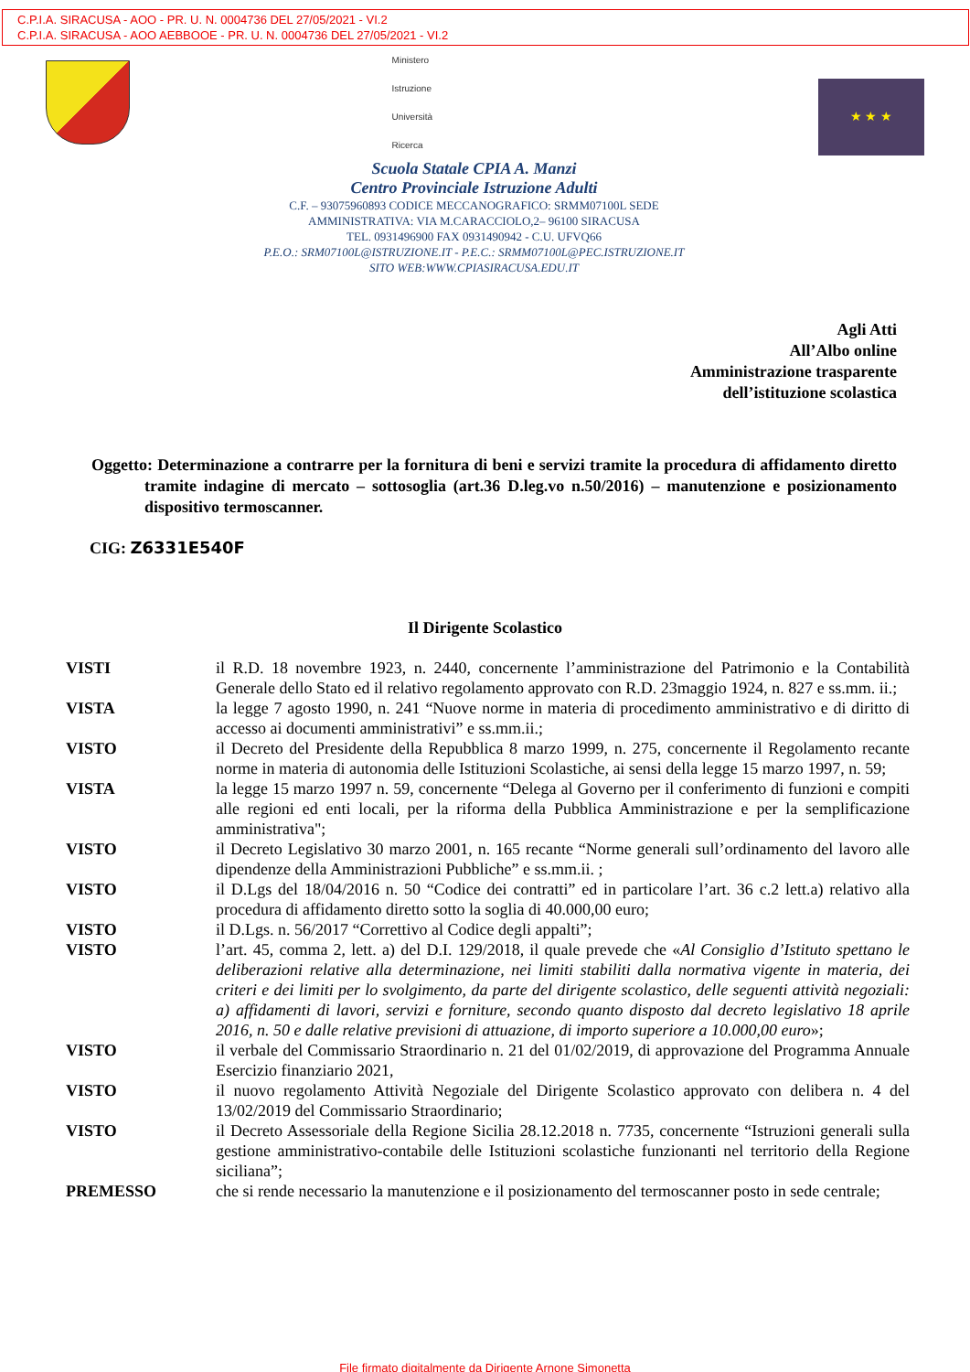C.P.I.A. SIRACUSA - AOO - PR. U. N. 0004736 DEL 27/05/2021 - VI.2
C.P.I.A. SIRACUSA - AOO AEBBOOE - PR. U. N. 0004736 DEL 27/05/2021 - VI.2
Ministero
Istruzione
Università
Ricerca
Scuola Statale CPIA A. Manzi
Centro Provinciale Istruzione Adulti
C.F. – 93075960893 CODICE MECCANOGRAFICO: SRMM07100L SEDE
AMMINISTRATIVA: VIA M.CARACCIOLO,2– 96100 SIRACUSA
TEL. 0931496900 FAX 0931490942 - C.U. UFVQ66
P.E.O.: SRM07100L@ISTRUZIONE.IT - P.E.C.: SRMM07100L@PEC.ISTRUZIONE.IT
SITO WEB:WWW.CPIASIRACUSA.EDU.IT
★ ★ ★
Agli Atti
All’Albo online
Amministrazione trasparente
dell’istituzione scolastica
Oggetto: Determinazione a contrarre per la fornitura di beni e servizi tramite la procedura di affidamento diretto tramite indagine di mercato – sottosoglia (art.36 D.leg.vo n.50/2016) – manutenzione e posizionamento dispositivo termoscanner.
CIG: Z6331E540F
Il Dirigente Scolastico
VISTI il R.D. 18 novembre 1923, n. 2440, concernente l’amministrazione del Patrimonio e la Contabilità Generale dello Stato ed il relativo regolamento approvato con R.D. 23maggio 1924, n. 827 e ss.mm. ii.;
VISTA la legge 7 agosto 1990, n. 241 “Nuove norme in materia di procedimento amministrativo e di diritto di accesso ai documenti amministrativi” e ss.mm.ii.;
VISTO il Decreto del Presidente della Repubblica 8 marzo 1999, n. 275, concernente il Regolamento recante norme in materia di autonomia delle Istituzioni Scolastiche, ai sensi della legge 15 marzo 1997, n. 59;
VISTA la legge 15 marzo 1997 n. 59, concernente “Delega al Governo per il conferimento di funzioni e compiti alle regioni ed enti locali, per la riforma della Pubblica Amministrazione e per la semplificazione amministrativa";
VISTO il Decreto Legislativo 30 marzo 2001, n. 165 recante “Norme generali sull’ordinamento del lavoro alle dipendenze della Amministrazioni Pubbliche” e ss.mm.ii. ;
VISTO il D.Lgs del 18/04/2016 n. 50 “Codice dei contratti” ed in particolare l’art. 36 c.2 lett.a) relativo alla procedura di affidamento diretto sotto la soglia di 40.000,00 euro;
VISTO il D.Lgs. n. 56/2017 “Correttivo al Codice degli appalti”;
VISTO l’art. 45, comma 2, lett. a) del D.I. 129/2018, il quale prevede che «Al Consiglio d’Istituto spettano le deliberazioni relative alla determinazione, nei limiti stabiliti dalla normativa vigente in materia, dei criteri e dei limiti per lo svolgimento, da parte del dirigente scolastico, delle seguenti attività negoziali: a) affidamenti di lavori, servizi e forniture, secondo quanto disposto dal decreto legislativo 18 aprile 2016, n. 50 e dalle relative previsioni di attuazione, di importo superiore a 10.000,00 euro»;
VISTO il verbale del Commissario Straordinario n. 21 del 01/02/2019, di approvazione del Programma Annuale Esercizio finanziario 2021,
VISTO il nuovo regolamento Attività Negoziale del Dirigente Scolastico approvato con delibera n. 4 del 13/02/2019 del Commissario Straordinario;
VISTO il Decreto Assessoriale della Regione Sicilia 28.12.2018 n. 7735, concernente “Istruzioni generali sulla gestione amministrativo-contabile delle Istituzioni scolastiche funzionanti nel territorio della Regione siciliana”;
PREMESSO che si rende necessario la manutenzione e il posizionamento del termoscanner posto in sede centrale;
File firmato digitalmente da Dirigente Arnone Simonetta